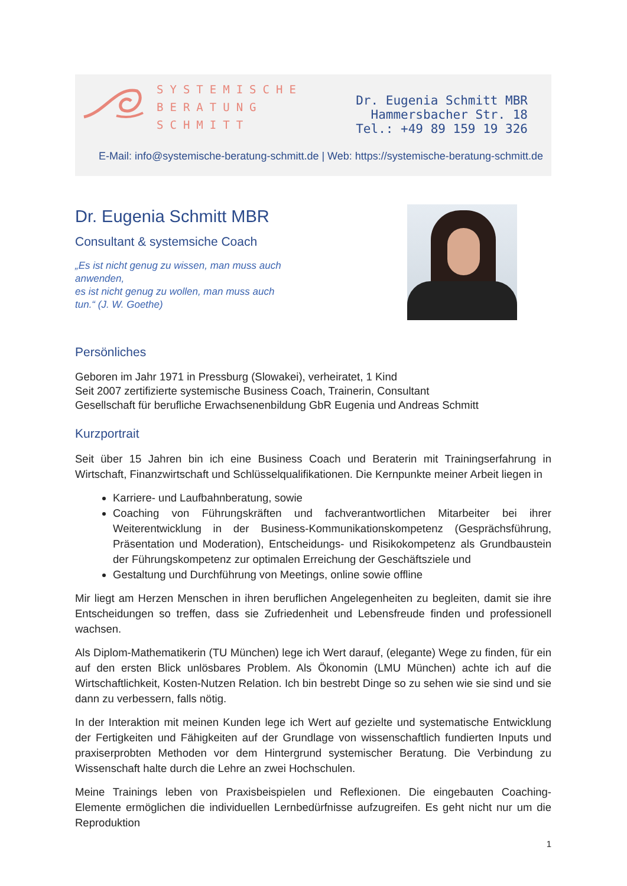SYSTEMISCHE
BERATUNG
SCHMITT
Dr. Eugenia Schmitt MBR
Hammersbacher Str. 18
Tel.: +49 89 159 19 326
E-Mail: info@systemische-beratung-schmitt.de | Web: https://systemische-beratung-schmitt.de
Dr. Eugenia Schmitt MBR
Consultant & systemsiche Coach
„Es ist nicht genug zu wissen, man muss auch anwenden,
es ist nicht genug zu wollen, man muss auch tun.“ (J. W. Goethe)
Persönliches
Geboren im Jahr 1971 in Pressburg (Slowakei), verheiratet, 1 Kind
Seit 2007 zertifizierte systemische Business Coach, Trainerin, Consultant
Gesellschaft für berufliche Erwachsenenbildung GbR Eugenia und Andreas Schmitt
Kurzportrait
Seit über 15 Jahren bin ich eine Business Coach und Beraterin mit Trainingserfahrung in Wirtschaft, Finanzwirtschaft und Schlüsselqualifikationen. Die Kernpunkte meiner Arbeit liegen in
Karriere- und Laufbahnberatung, sowie
Coaching von Führungskräften und fachverantwortlichen Mitarbeiter bei ihrer Weiterentwicklung in der Business-Kommunikationskompetenz (Gesprächsführung, Präsentation und Moderation), Entscheidungs- und Risikokompetenz als Grundbaustein der Führungskompetenz zur optimalen Erreichung der Geschäftsziele und
Gestaltung und Durchführung von Meetings, online sowie offline
Mir liegt am Herzen Menschen in ihren beruflichen Angelegenheiten zu begleiten, damit sie ihre Entscheidungen so treffen, dass sie Zufriedenheit und Lebensfreude finden und professionell wachsen.
Als Diplom-Mathematikerin (TU München) lege ich Wert darauf, (elegante) Wege zu finden, für ein auf den ersten Blick unlösbares Problem. Als Ökonomin (LMU München) achte ich auf die Wirtschaftlichkeit, Kosten-Nutzen Relation. Ich bin bestrebt Dinge so zu sehen wie sie sind und sie dann zu verbessern, falls nötig.
In der Interaktion mit meinen Kunden lege ich Wert auf gezielte und systematische Entwicklung der Fertigkeiten und Fähigkeiten auf der Grundlage von wissenschaftlich fundierten Inputs und praxiserprobten Methoden vor dem Hintergrund systemischer Beratung. Die Verbindung zu Wissenschaft halte durch die Lehre an zwei Hochschulen.
Meine Trainings leben von Praxisbeispielen und Reflexionen. Die eingebauten Coaching-Elemente ermöglichen die individuellen Lernbedürfnisse aufzugreifen. Es geht nicht nur um die Reproduktion
1